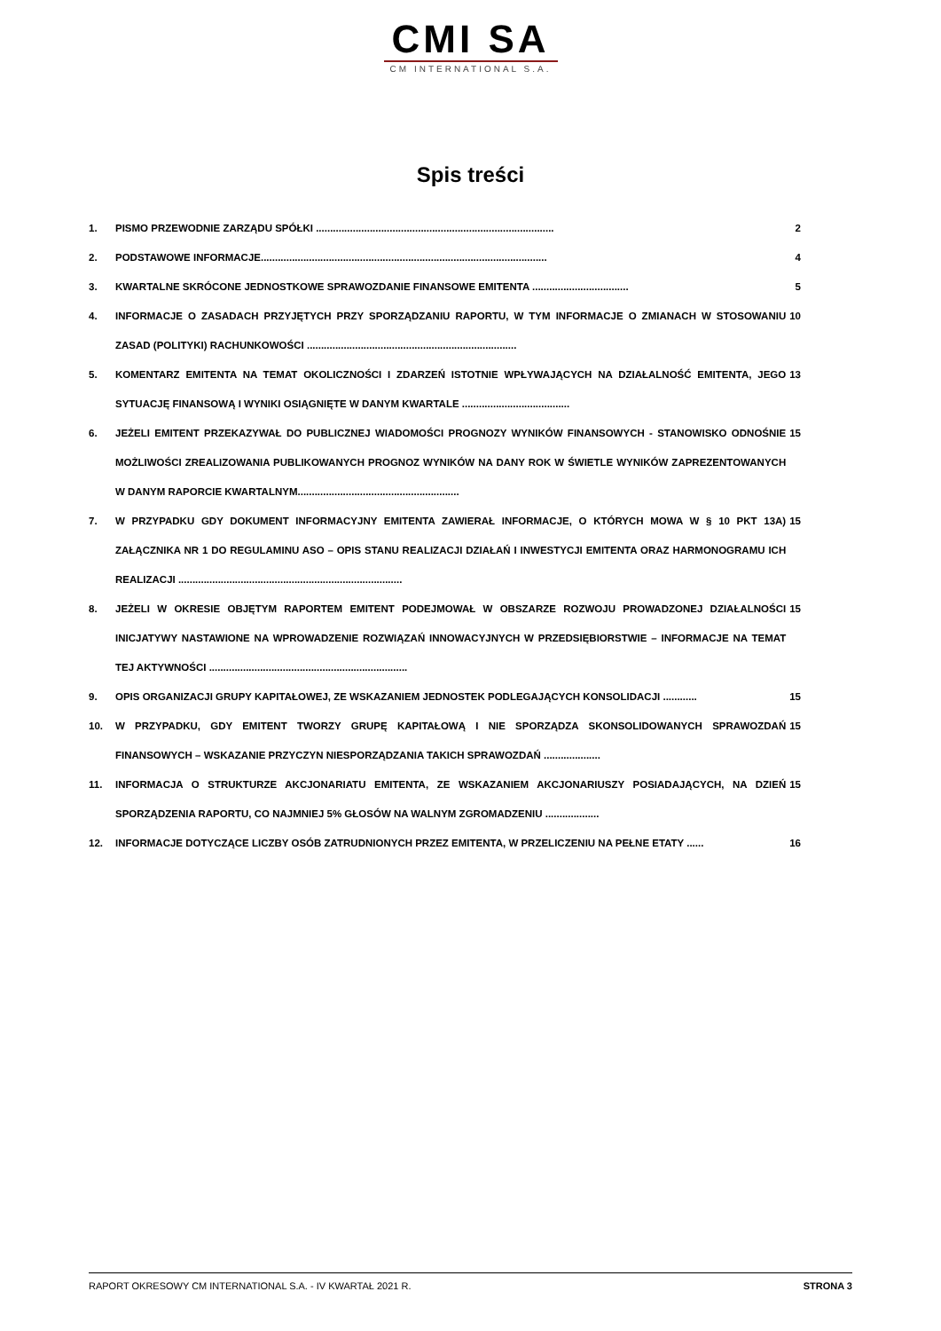CMI SA
CM INTERNATIONAL S.A.
Spis treści
1. PISMO PRZEWODNIE ZARZĄDU SPÓŁKI .................................................................................... 2
2. PODSTAWOWE INFORMACJE..................................................................................................... 4
3. KWARTALNE SKRÓCONE JEDNOSTKOWE SPRAWOZDANIE FINANSOWE EMITENTA .................................. 5
4. INFORMACJE O ZASADACH PRZYJĘTYCH PRZY SPORZĄDZANIU RAPORTU, W TYM INFORMACJE O ZMIANACH W STOSOWANIU ZASAD (POLITYKI) RACHUNKOWOŚCI .......................................................................... 10
5. KOMENTARZ EMITENTA NA TEMAT OKOLICZNOŚCI I ZDARZEŃ ISTOTNIE WPŁYWAJĄCYCH NA DZIAŁALNOŚĆ EMITENTA, JEGO SYTUACJĘ FINANSOWĄ I WYNIKI OSIĄGNIĘTE W DANYM KWARTALE ...................................... 13
6. JEŻELI EMITENT PRZEKAZYWAŁ DO PUBLICZNEJ WIADOMOŚCI PROGNOZY WYNIKÓW FINANSOWYCH - STANOWISKO ODNOŚNIE MOŻLIWOŚCI ZREALIZOWANIA PUBLIKOWANYCH PROGNOZ WYNIKÓW NA DANY ROK W ŚWIETLE WYNIKÓW ZAPREZENTOWANYCH W DANYM RAPORCIE KWARTALNYM......................................................... 15
7. W PRZYPADKU GDY DOKUMENT INFORMACYJNY EMITENTA ZAWIERAŁ INFORMACJE, O KTÓRYCH MOWA W § 10 PKT 13A) ZAŁĄCZNIKA NR 1 DO REGULAMINU ASO – OPIS STANU REALIZACJI DZIAŁAŃ I INWESTYCJI EMITENTA ORAZ HARMONOGRAMU ICH REALIZACJI ............................................................................... 15
8. JEŻELI W OKRESIE OBJĘTYM RAPORTEM EMITENT PODEJMOWAŁ W OBSZARZE ROZWOJU PROWADZONEJ DZIAŁALNOŚCI INICJATYWY NASTAWIONE NA WPROWADZENIE ROZWIĄZAŃ INNOWACYJNYCH W PRZEDSIĘBIORSTWIE – INFORMACJE NA TEMAT TEJ AKTYWNOŚCI ...................................................................... 15
9. OPIS ORGANIZACJI GRUPY KAPITAŁOWEJ, ZE WSKAZANIEM JEDNOSTEK PODLEGAJĄCYCH KONSOLIDACJI ............ 15
10. W PRZYPADKU, GDY EMITENT TWORZY GRUPĘ KAPITAŁOWĄ I NIE SPORZĄDZA SKONSOLIDOWANYCH SPRAWOZDAŃ FINANSOWYCH – WSKAZANIE PRZYCZYN NIESPORZĄDZANIA TAKICH SPRAWOZDAŃ .................... 15
11. INFORMACJA O STRUKTURZE AKCJONARIATU EMITENTA, ZE WSKAZANIEM AKCJONARIUSZY POSIADAJĄCYCH, NA DZIEŃ SPORZĄDZENIA RAPORTU, CO NAJMNIEJ 5% GŁOSÓW NA WALNYM ZGROMADZENIU ................... 15
12. INFORMACJE DOTYCZĄCE LICZBY OSÓB ZATRUDNIONYCH PRZEZ EMITENTA, W PRZELICZENIU NA PEŁNE ETATY ...... 16
RAPORT OKRESOWY CM INTERNATIONAL S.A. - IV KWARTAŁ 2021 R. STRONA 3